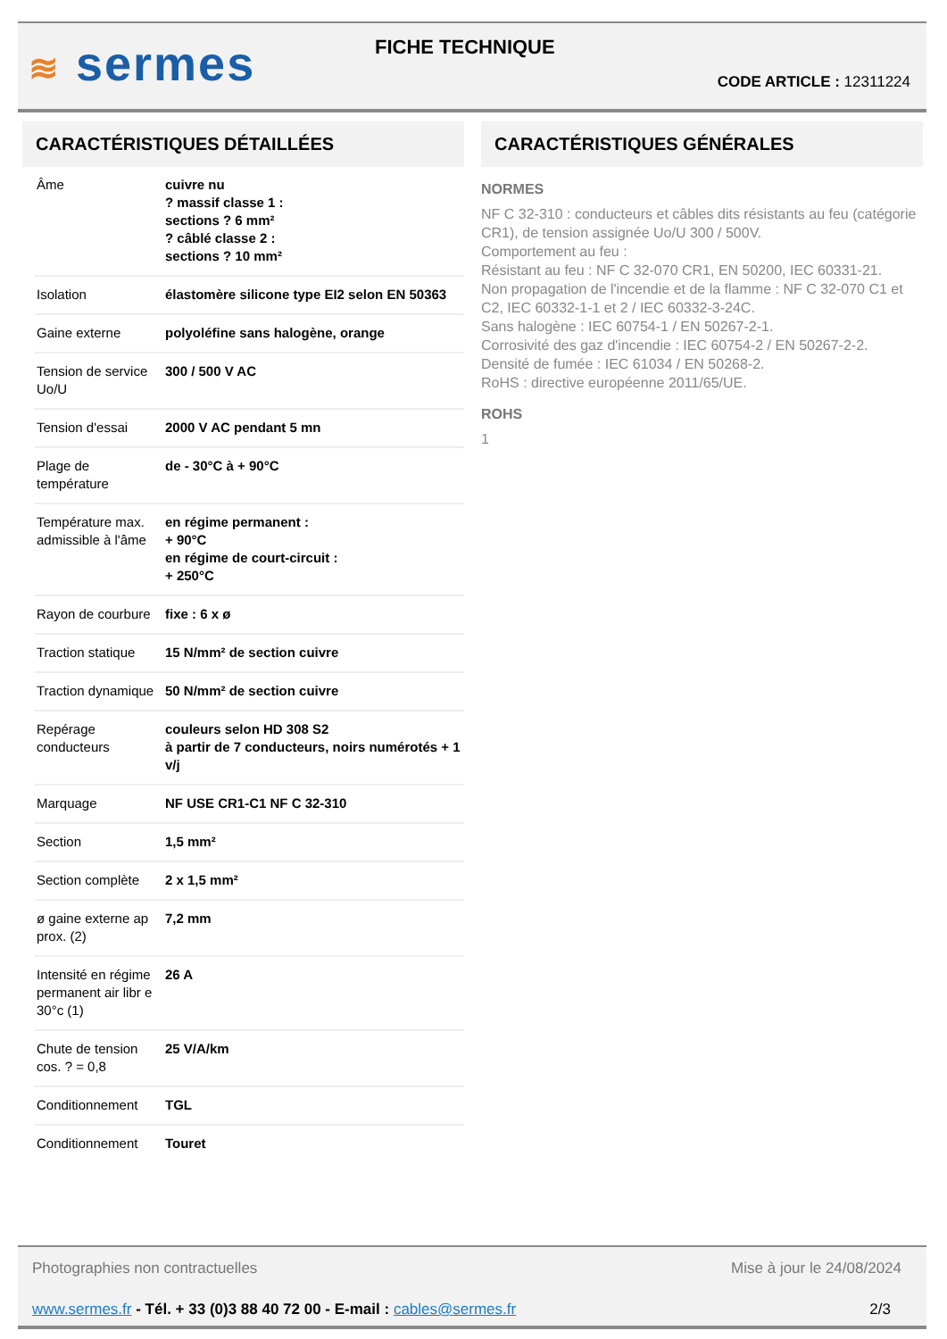≋ sermes FICHE TECHNIQUE
CODE ARTICLE : 12311224
CARACTÉRISTIQUES DÉTAILLÉES
| Âme | cuivre nu ? massif classe 1 : sections ? 6 mm² ? câblé classe 2 : sections ? 10 mm² |
| Isolation | élastomère silicone type EI2 selon EN 50363 |
| Gaine externe | polyoléfine sans halogène, orange |
| Tension de service Uo/U | 300 / 500 V AC |
| Tension d'essai | 2000 V AC pendant 5 mn |
| Plage de température | de - 30°C à + 90°C |
| Température max. admissible à l'âme | en régime permanent : + 90°C en régime de court-circuit : + 250°C |
| Rayon de courbure | fixe : 6 x ø |
| Traction statique | 15 N/mm² de section cuivre |
| Traction dynamique | 50 N/mm² de section cuivre |
| Repérage conducteurs | couleurs selon HD 308 S2 à partir de 7 conducteurs, noirs numérotés + 1 v/j |
| Marquage | NF USE CR1-C1 NF C 32-310 |
| Section | 1,5 mm² |
| Section complète | 2 x 1,5 mm² |
| ø gaine externe ap prox. (2) | 7,2 mm |
| Intensité en régime permanent air libr e 30°c (1) | 26 A |
| Chute de tension cos. ? = 0,8 | 25 V/A/km |
| Conditionnement | TGL |
| Conditionnement | Touret |
CARACTÉRISTIQUES GÉNÉRALES
NORMES
NF C 32-310 : conducteurs et câbles dits résistants au feu (catégorie CR1), de tension assignée Uo/U 300 / 500V.
Comportement au feu :
Résistant au feu : NF C 32-070 CR1, EN 50200, IEC 60331-21.
Non propagation de l'incendie et de la flamme : NF C 32-070 C1 et C2, IEC 60332-1-1 et 2 / IEC 60332-3-24C.
Sans halogène : IEC 60754-1 / EN 50267-2-1.
Corrosivité des gaz d'incendie : IEC 60754-2 / EN 50267-2-2.
Densité de fumée : IEC 61034 / EN 50268-2.
RoHS : directive européenne 2011/65/UE.
ROHS
1
Photographies non contractuelles Mise à jour le 24/08/2024
www.sermes.fr - Tél. + 33 (0)3 88 40 72 00 - E-mail : cables@sermes.fr 2/3